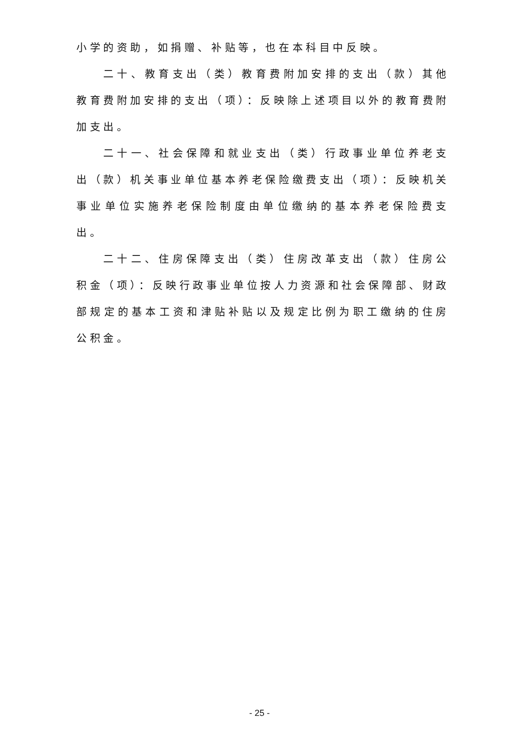小学的资助，如捐赠、补贴等，也在本科目中反映。
二十、教育支出（类）教育费附加安排的支出（款）其他教育费附加安排的支出（项）：反映除上述项目以外的教育费附加支出。
二十一、社会保障和就业支出（类）行政事业单位养老支出（款）机关事业单位基本养老保险缴费支出（项）：反映机关事业单位实施养老保险制度由单位缴纳的基本养老保险费支出。
二十二、住房保障支出（类）住房改革支出（款）住房公积金（项）：反映行政事业单位按人力资源和社会保障部、财政部规定的基本工资和津贴补贴以及规定比例为职工缴纳的住房公积金。
- 25 -